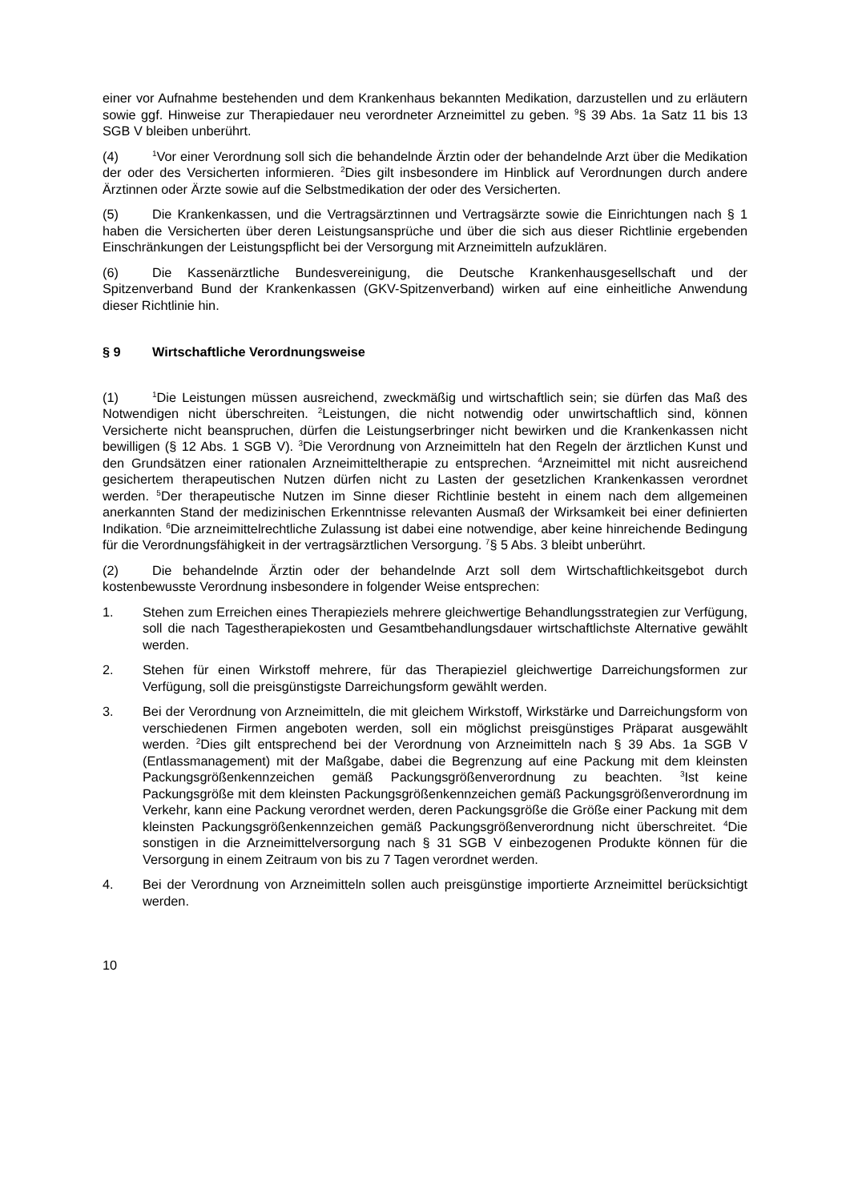einer vor Aufnahme bestehenden und dem Krankenhaus bekannten Medikation, darzustellen und zu erläutern sowie ggf. Hinweise zur Therapiedauer neu verordneter Arzneimittel zu geben. <sup>9</sup>§ 39 Abs. 1a Satz 11 bis 13 SGB V bleiben unberührt.
(4)<sup>1</sup>Vor einer Verordnung soll sich die behandelnde Ärztin oder der behandelnde Arzt über die Medikation der oder des Versicherten informieren. <sup>2</sup>Dies gilt insbesondere im Hinblick auf Verordnungen durch andere Ärztinnen oder Ärzte sowie auf die Selbstmedikation der oder des Versicherten.
(5) Die Krankenkassen, und die Vertragsärztinnen und Vertragsärzte sowie die Einrichtungen nach § 1 haben die Versicherten über deren Leistungsansprüche und über die sich aus dieser Richtlinie ergebenden Einschränkungen der Leistungspflicht bei der Versorgung mit Arzneimitteln aufzuklären.
(6) Die Kassenärztliche Bundesvereinigung, die Deutsche Krankenhausgesellschaft und der Spitzenverband Bund der Krankenkassen (GKV-Spitzenverband) wirken auf eine einheitliche Anwendung dieser Richtlinie hin.
§ 9 Wirtschaftliche Verordnungsweise
(1)<sup>1</sup>Die Leistungen müssen ausreichend, zweckmäßig und wirtschaftlich sein; sie dürfen das Maß des Notwendigen nicht überschreiten. <sup>2</sup>Leistungen, die nicht notwendig oder unwirtschaftlich sind, können Versicherte nicht beanspruchen, dürfen die Leistungserbringer nicht bewirken und die Krankenkassen nicht bewilligen (§ 12 Abs. 1 SGB V). <sup>3</sup>Die Verordnung von Arzneimitteln hat den Regeln der ärztlichen Kunst und den Grundsätzen einer rationalen Arzneimitteltherapie zu entsprechen. <sup>4</sup>Arzneimittel mit nicht ausreichend gesichertem therapeutischen Nutzen dürfen nicht zu Lasten der gesetzlichen Krankenkassen verordnet werden. <sup>5</sup>Der therapeutische Nutzen im Sinne dieser Richtlinie besteht in einem nach dem allgemeinen anerkannten Stand der medizinischen Erkenntnisse relevanten Ausmaß der Wirksamkeit bei einer definierten Indikation. <sup>6</sup>Die arzneimittelrechtliche Zulassung ist dabei eine notwendige, aber keine hinreichende Bedingung für die Verordnungsfähigkeit in der vertragsärztlichen Versorgung. <sup>7</sup>§ 5 Abs. 3 bleibt unberührt.
(2) Die behandelnde Ärztin oder der behandelnde Arzt soll dem Wirtschaftlichkeitsgebot durch kostenbewusste Verordnung insbesondere in folgender Weise entsprechen:
1. Stehen zum Erreichen eines Therapieziels mehrere gleichwertige Behandlungs­strategien zur Verfügung, soll die nach Tagestherapiekosten und Gesamtbe­handlungsdauer wirtschaftlichste Alternative gewählt werden.
2. Stehen für einen Wirkstoff mehrere, für das Therapieziel gleichwertige Darrei­chungsformen zur Verfügung, soll die preisgünstigste Darreichungsform gewählt werden.
3. Bei der Verordnung von Arzneimitteln, die mit gleichem Wirkstoff, Wirkstärke und Darreichungsform von verschiedenen Firmen angeboten werden, soll ein möglichst preisgünstiges Präparat ausgewählt werden. <sup>2</sup>Dies gilt entsprechend bei der Verordnung von Arzneimitteln nach § 39 Abs. 1a SGB V (Entlassmanagement) mit der Maßgabe, dabei die Begrenzung auf eine Packung mit dem kleinsten Packungsgrößenkennzeichen gemäß Packungsgrößenverordnung zu beachten. <sup>3</sup>Ist keine Packungsgröße mit dem kleinsten Packungsgrößenkennzeichen gemäß Packungsgrößenverordnung im Verkehr, kann eine Packung verordnet werden, deren Packungsgröße die Größe einer Packung mit dem kleinsten Packungsgrößenkennzeichen gemäß Packungsgrößenverordnung nicht überschreitet. <sup>4</sup>Die sonstigen in die Arzneimittelversorgung nach § 31 SGB V einbezogenen Produkte können für die Versorgung in einem Zeitraum von bis zu 7 Tagen verordnet werden.
4. Bei der Verordnung von Arzneimitteln sollen auch preisgünstige importierte Arzneimittel berücksichtigt werden.
10